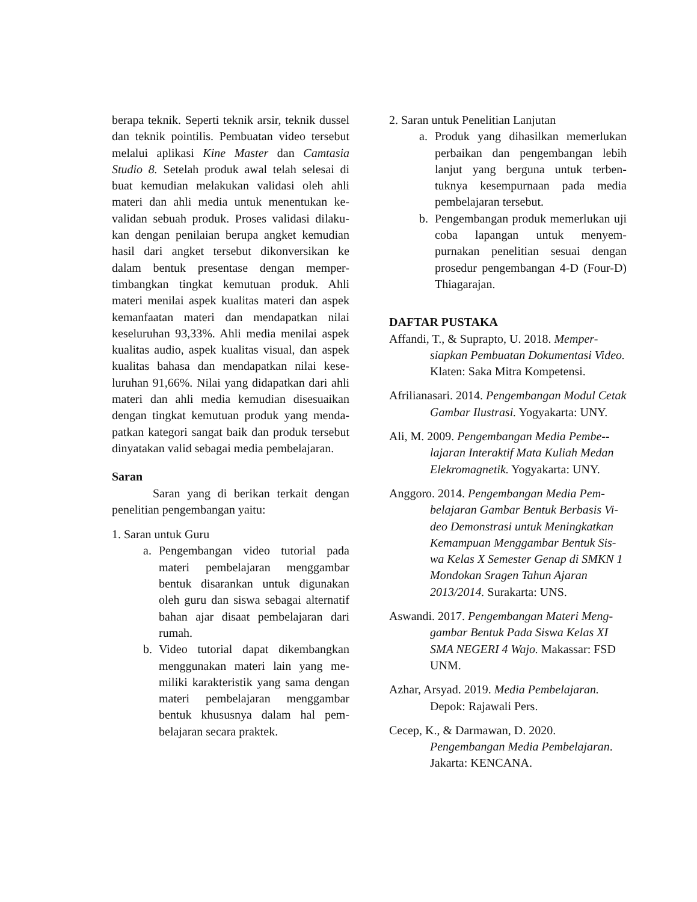berapa teknik. Seperti teknik arsir, teknik dussel dan teknik pointilis. Pembuatan video tersebut melalui aplikasi Kine Master dan Camtasia Studio 8. Setelah produk awal telah selesai di buat kemudian melakukan validasi oleh ahli materi dan ahli media untuk menentukan ke-validan sebuah produk. Proses validasi dilaku-kan dengan penilaian berupa angket kemudian hasil dari angket tersebut dikonversikan ke dalam bentuk presentase dengan memper-timbangkan tingkat kemutuan produk. Ahli materi menilai aspek kualitas materi dan aspek kemanfaatan materi dan mendapatkan nilai keseluruhan 93,33%. Ahli media menilai aspek kualitas audio, aspek kualitas visual, dan aspek kualitas bahasa dan mendapatkan nilai kese-luruhan 91,66%. Nilai yang didapatkan dari ahli materi dan ahli media kemudian disesuaikan dengan tingkat kemutuan produk yang menda-patkan kategori sangat baik dan produk tersebut dinyatakan valid sebagai media pembelajaran.
Saran
Saran yang di berikan terkait dengan penelitian pengembangan yaitu:
1. Saran untuk Guru
a. Pengembangan video tutorial pada materi pembelajaran menggambar bentuk disarankan untuk digunakan oleh guru dan siswa sebagai alternatif bahan ajar disaat pembelajaran dari rumah.
b. Video tutorial dapat dikembangkan menggunakan materi lain yang me-miliki karakteristik yang sama dengan materi pembelajaran menggambar bentuk khususnya dalam hal pem-belajaran secara praktek.
2. Saran untuk Penelitian Lanjutan
a. Produk yang dihasilkan memerlukan perbaikan dan pengembangan lebih lanjut yang berguna untuk terben-tuknya kesempurnaan pada media pembelajaran tersebut.
b. Pengembangan produk memerlukan uji coba lapangan untuk menyem-purnakan penelitian sesuai dengan prosedur pengembangan 4-D (Four-D) Thiagarajan.
DAFTAR PUSTAKA
Affandi, T., & Suprapto, U. 2018. Memper-siapkan Pembuatan Dokumentasi Video. Klaten: Saka Mitra Kompetensi.
Afrilianasari. 2014. Pengembangan Modul Cetak Gambar Ilustrasi. Yogyakarta: UNY.
Ali, M. 2009. Pengembangan Media Pembe--lajaran Interaktif Mata Kuliah Medan Elekromagnetik. Yogyakarta: UNY.
Anggoro. 2014. Pengembangan Media Pem-belajaran Gambar Bentuk Berbasis Vi-deo Demonstrasi untuk Meningkatkan Kemampuan Menggambar Bentuk Sis-wa Kelas X Semester Genap di SMKN 1 Mondokan Sragen Tahun Ajaran 2013/2014. Surakarta: UNS.
Aswandi. 2017. Pengembangan Materi Meng-gambar Bentuk Pada Siswa Kelas XI SMA NEGERI 4 Wajo. Makassar: FSD UNM.
Azhar, Arsyad. 2019. Media Pembelajaran. Depok: Rajawali Pers.
Cecep, K., & Darmawan, D. 2020. Pengembangan Media Pembelajaran. Jakarta: KENCANA.